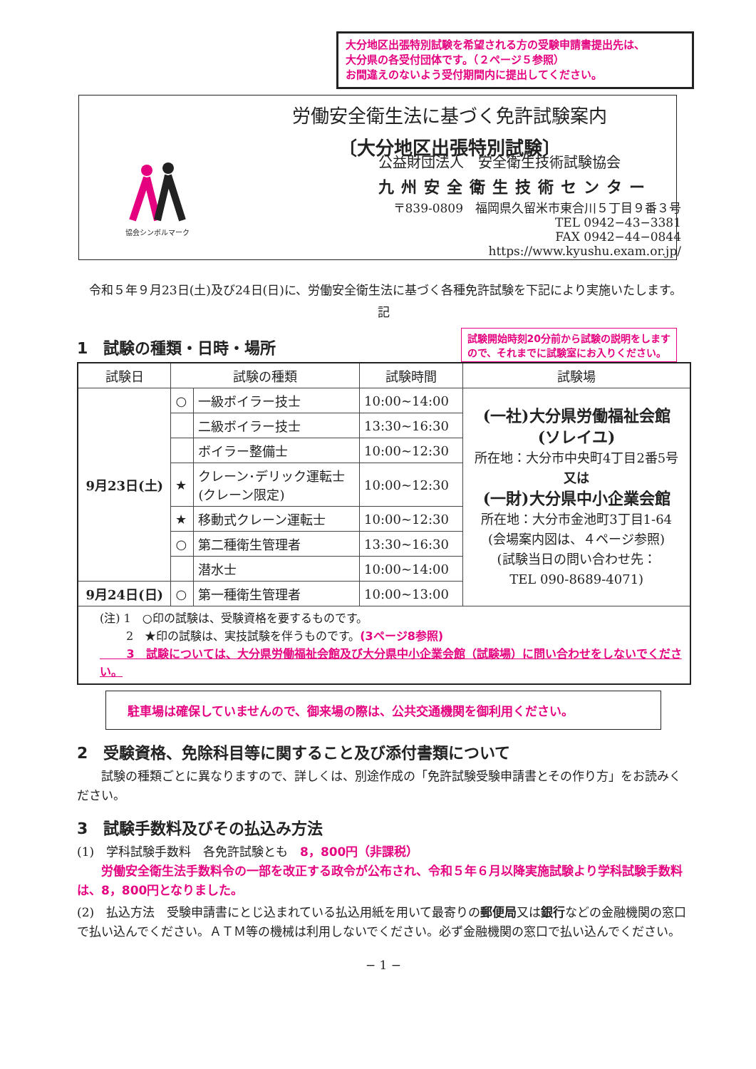大分地区出張特別試験を希望される方の受験申請書提出先は、
大分県の各受付団体です。（２ページ５参照）
お間違えのないよう受付期間内に提出してください。
労働安全衛生法に基づく免許試験案内
〔大分地区出張特別試験〕
協会シンボルマーク
公益財団法人　安全衛生技術試験協会
九州安全衛生技術センター
〒839-0809　福岡県久留米市東合川５丁目９番３号
TEL 0942−43−3381
FAX 0942−44−0844
https://www.kyushu.exam.or.jp/
　令和５年９月23日(土)及び24日(日)に、労働安全衛生法に基づく各種免許試験を下記により実施いたします。
記
1　試験の種類・日時・場所
試験開始時刻20分前から試験の説明をします
ので、それまでに試験室にお入りください。
| 試験日 | 試験の種類 | | 試験時間 | 試験場 |
| --- | --- | --- | --- | --- |
| 9月23日(土) | ○ | 一級ボイラー技士 | 10:00~14:00 | (一社)大分県労働福祉会館 (ソレイユ) 所在地：大分市中央町4丁目2番5号 又は (一財)大分県中小企業会館 所在地：大分市金池町3丁目1-64 (会場案内図は、４ページ参照) (試験当日の問い合わせ先： TEL 090-8689-4071) |
| | | 二級ボイラー技士 | 13:30~16:30 | |
| | | ボイラー整備士 | 10:00~12:30 | |
| | ★ | クレーン･デリック運転士 (クレーン限定) | 10:00~12:30 | |
| | ★ | 移動式クレーン運転士 | 10:00~12:30 | |
| | ○ | 第二種衛生管理者 | 13:30~16:30 | |
| | | 潜水士 | 10:00~14:00 | |
| 9月24日(日) | ○ | 第一種衛生管理者 | 10:00~13:00 | |
| (注) 1 ○印の試験は、受験資格を要するものです。 2 ★印の試験は、実技試験を伴うものです。 (3ページ8参照) 3 試験については、大分県労働福祉会館及び大分県中小企業会館（試験場）に問い合わせをしないでください。 | | | | |
駐車場は確保していませんので、御来場の際は、公共交通機関を御利用ください。
2　受験資格、免除科目等に関すること及び添付書類について
　　試験の種類ごとに異なりますので、詳しくは、別途作成の「免許試験受験申請書とその作り方」をお読みください。
3　試験手数料及びその払込み方法
(1)　学科試験手数料　各免許試験とも　8，800円（非課税）
　　労働安全衛生法手数料令の一部を改正する政令が公布され、令和５年６月以降実施試験より学科試験手数料は、8，800円となりました。
(2)　払込方法　受験申請書にとじ込まれている払込用紙を用いて最寄りの郵便局又は銀行などの金融機関の窓口で払い込んでください。ＡＴＭ等の機械は利用しないでください。必ず金融機関の窓口で払い込んでください。
− 1 −